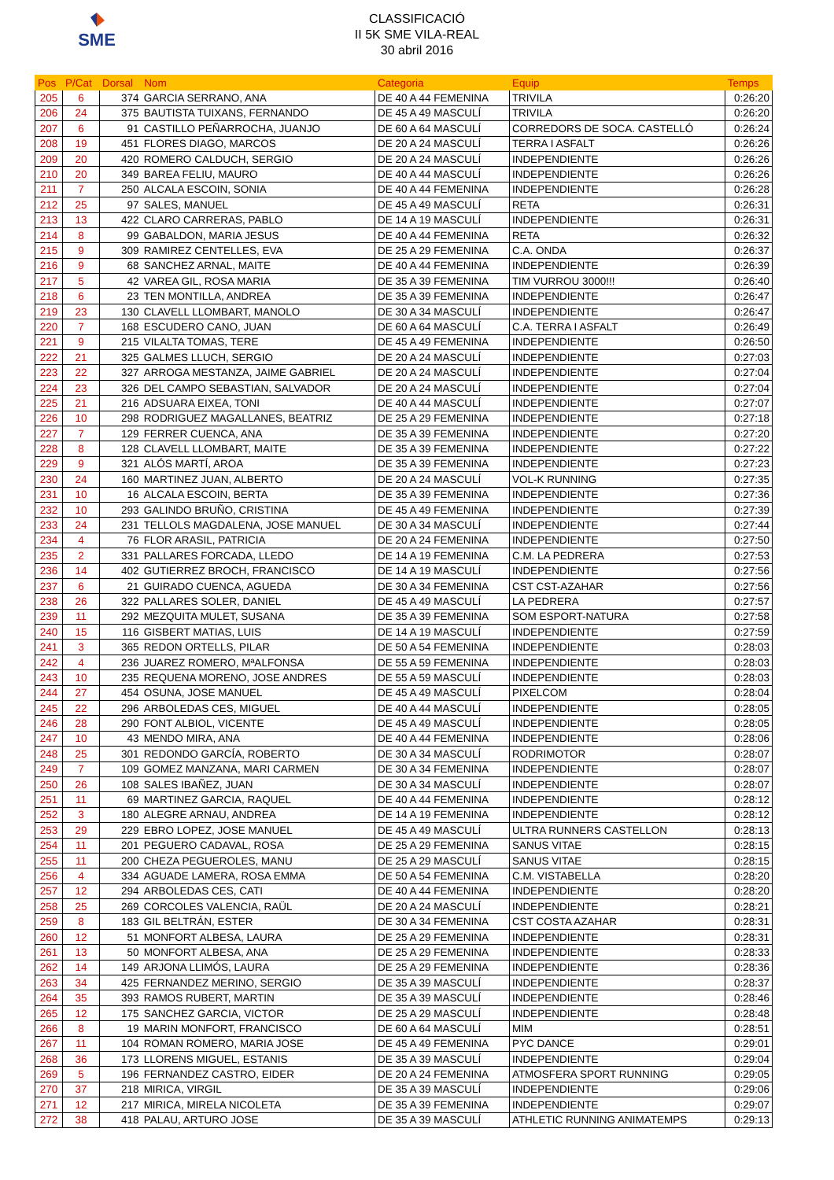SME
CLASSIFICACIÓ
II 5K SME VILA-REAL
30 abril 2016
| Pos | P/Cat | Dorsal | Nom | Categoria | Equip | Temps |
| --- | --- | --- | --- | --- | --- | --- |
| 205 | 6 | 374 | GARCIA SERRANO, ANA | DE 40 A 44 FEMENINA | TRIVILA | 0:26:20 |
| 206 | 24 | 375 | BAUTISTA TUIXANS, FERNANDO | DE 45 A 49 MASCULÍ | TRIVILA | 0:26:20 |
| 207 | 6 | 91 | CASTILLO PEÑARROCHA, JUANJO | DE 60 A 64 MASCULÍ | CORREDORS DE SOCA. CASTELLÓ | 0:26:24 |
| 208 | 19 | 451 | FLORES DIAGO, MARCOS | DE 20 A 24 MASCULÍ | TERRA I ASFALT | 0:26:26 |
| 209 | 20 | 420 | ROMERO CALDUCH, SERGIO | DE 20 A 24 MASCULÍ | INDEPENDIENTE | 0:26:26 |
| 210 | 20 | 349 | BAREA FELIU, MAURO | DE 40 A 44 MASCULÍ | INDEPENDIENTE | 0:26:26 |
| 211 | 7 | 250 | ALCALA ESCOIN, SONIA | DE 40 A 44 FEMENINA | INDEPENDIENTE | 0:26:28 |
| 212 | 25 | 97 | SALES, MANUEL | DE 45 A 49 MASCULÍ | RETA | 0:26:31 |
| 213 | 13 | 422 | CLARO CARRERAS, PABLO | DE 14 A 19 MASCULÍ | INDEPENDIENTE | 0:26:31 |
| 214 | 8 | 99 | GABALDON, MARIA JESUS | DE 40 A 44 FEMENINA | RETA | 0:26:32 |
| 215 | 9 | 309 | RAMIREZ CENTELLES, EVA | DE 25 A 29 FEMENINA | C.A. ONDA | 0:26:37 |
| 216 | 9 | 68 | SANCHEZ ARNAL, MAITE | DE 40 A 44 FEMENINA | INDEPENDIENTE | 0:26:39 |
| 217 | 5 | 42 | VAREA GIL, ROSA MARIA | DE 35 A 39 FEMENINA | TIM VURROU 3000!!! | 0:26:40 |
| 218 | 6 | 23 | TEN MONTILLA, ANDREA | DE 35 A 39 FEMENINA | INDEPENDIENTE | 0:26:47 |
| 219 | 23 | 130 | CLAVELL LLOMBART, MANOLO | DE 30 A 34 MASCULÍ | INDEPENDIENTE | 0:26:47 |
| 220 | 7 | 168 | ESCUDERO CANO, JUAN | DE 60 A 64 MASCULÍ | C.A. TERRA I ASFALT | 0:26:49 |
| 221 | 9 | 215 | VILALTA TOMAS, TERE | DE 45 A 49 FEMENINA | INDEPENDIENTE | 0:26:50 |
| 222 | 21 | 325 | GALMES LLUCH, SERGIO | DE 20 A 24 MASCULÍ | INDEPENDIENTE | 0:27:03 |
| 223 | 22 | 327 | ARROGA MESTANZA, JAIME GABRIEL | DE 20 A 24 MASCULÍ | INDEPENDIENTE | 0:27:04 |
| 224 | 23 | 326 | DEL CAMPO SEBASTIAN, SALVADOR | DE 20 A 24 MASCULÍ | INDEPENDIENTE | 0:27:04 |
| 225 | 21 | 216 | ADSUARA EIXEA, TONI | DE 40 A 44 MASCULÍ | INDEPENDIENTE | 0:27:07 |
| 226 | 10 | 298 | RODRIGUEZ MAGALLANES, BEATRIZ | DE 25 A 29 FEMENINA | INDEPENDIENTE | 0:27:18 |
| 227 | 7 | 129 | FERRER CUENCA, ANA | DE 35 A 39 FEMENINA | INDEPENDIENTE | 0:27:20 |
| 228 | 8 | 128 | CLAVELL LLOMBART, MAITE | DE 35 A 39 FEMENINA | INDEPENDIENTE | 0:27:22 |
| 229 | 9 | 321 | ALÓS MARTÍ, AROA | DE 35 A 39 FEMENINA | INDEPENDIENTE | 0:27:23 |
| 230 | 24 | 160 | MARTINEZ JUAN, ALBERTO | DE 20 A 24 MASCULÍ | VOL-K RUNNING | 0:27:35 |
| 231 | 10 | 16 | ALCALA ESCOIN, BERTA | DE 35 A 39 FEMENINA | INDEPENDIENTE | 0:27:36 |
| 232 | 10 | 293 | GALINDO BRUÑO, CRISTINA | DE 45 A 49 FEMENINA | INDEPENDIENTE | 0:27:39 |
| 233 | 24 | 231 | TELLOLS MAGDALENA, JOSE MANUEL | DE 30 A 34 MASCULÍ | INDEPENDIENTE | 0:27:44 |
| 234 | 4 | 76 | FLOR ARASIL, PATRICIA | DE 20 A 24 FEMENINA | INDEPENDIENTE | 0:27:50 |
| 235 | 2 | 331 | PALLARES FORCADA, LLEDO | DE 14 A 19 FEMENINA | C.M. LA PEDRERA | 0:27:53 |
| 236 | 14 | 402 | GUTIERREZ BROCH, FRANCISCO | DE 14 A 19 MASCULÍ | INDEPENDIENTE | 0:27:56 |
| 237 | 6 | 21 | GUIRADO CUENCA, AGUEDA | DE 30 A 34 FEMENINA | CST CST-AZAHAR | 0:27:56 |
| 238 | 26 | 322 | PALLARES SOLER, DANIEL | DE 45 A 49 MASCULÍ | LA PEDRERA | 0:27:57 |
| 239 | 11 | 292 | MEZQUITA MULET, SUSANA | DE 35 A 39 FEMENINA | SOM ESPORT-NATURA | 0:27:58 |
| 240 | 15 | 116 | GISBERT MATIAS, LUIS | DE 14 A 19 MASCULÍ | INDEPENDIENTE | 0:27:59 |
| 241 | 3 | 365 | REDON ORTELLS, PILAR | DE 50 A 54 FEMENINA | INDEPENDIENTE | 0:28:03 |
| 242 | 4 | 236 | JUAREZ ROMERO, MªALFONSA | DE 55 A 59 FEMENINA | INDEPENDIENTE | 0:28:03 |
| 243 | 10 | 235 | REQUENA MORENO, JOSE ANDRES | DE 55 A 59 MASCULÍ | INDEPENDIENTE | 0:28:03 |
| 244 | 27 | 454 | OSUNA, JOSE MANUEL | DE 45 A 49 MASCULÍ | PIXELCOM | 0:28:04 |
| 245 | 22 | 296 | ARBOLEDAS CES, MIGUEL | DE 40 A 44 MASCULÍ | INDEPENDIENTE | 0:28:05 |
| 246 | 28 | 290 | FONT ALBIOL, VICENTE | DE 45 A 49 MASCULÍ | INDEPENDIENTE | 0:28:05 |
| 247 | 10 | 43 | MENDO MIRA, ANA | DE 40 A 44 FEMENINA | INDEPENDIENTE | 0:28:06 |
| 248 | 25 | 301 | REDONDO GARCÍA, ROBERTO | DE 30 A 34 MASCULÍ | RODRIMOTOR | 0:28:07 |
| 249 | 7 | 109 | GOMEZ MANZANA, MARI CARMEN | DE 30 A 34 FEMENINA | INDEPENDIENTE | 0:28:07 |
| 250 | 26 | 108 | SALES IBAÑEZ, JUAN | DE 30 A 34 MASCULÍ | INDEPENDIENTE | 0:28:07 |
| 251 | 11 | 69 | MARTINEZ GARCIA, RAQUEL | DE 40 A 44 FEMENINA | INDEPENDIENTE | 0:28:12 |
| 252 | 3 | 180 | ALEGRE ARNAU, ANDREA | DE 14 A 19 FEMENINA | INDEPENDIENTE | 0:28:12 |
| 253 | 29 | 229 | EBRO LOPEZ, JOSE MANUEL | DE 45 A 49 MASCULÍ | ULTRA RUNNERS CASTELLON | 0:28:13 |
| 254 | 11 | 201 | PEGUERO CADAVAL, ROSA | DE 25 A 29 FEMENINA | SANUS VITAE | 0:28:15 |
| 255 | 11 | 200 | CHEZA PEGUEROLES, MANU | DE 25 A 29 MASCULÍ | SANUS VITAE | 0:28:15 |
| 256 | 4 | 334 | AGUADE LAMERA, ROSA EMMA | DE 50 A 54 FEMENINA | C.M. VISTABELLA | 0:28:20 |
| 257 | 12 | 294 | ARBOLEDAS CES, CATI | DE 40 A 44 FEMENINA | INDEPENDIENTE | 0:28:20 |
| 258 | 25 | 269 | CORCOLES VALENCIA, RAÜL | DE 20 A 24 MASCULÍ | INDEPENDIENTE | 0:28:21 |
| 259 | 8 | 183 | GIL BELTRÁN, ESTER | DE 30 A 34 FEMENINA | CST COSTA AZAHAR | 0:28:31 |
| 260 | 12 | 51 | MONFORT ALBESA, LAURA | DE 25 A 29 FEMENINA | INDEPENDIENTE | 0:28:31 |
| 261 | 13 | 50 | MONFORT ALBESA, ANA | DE 25 A 29 FEMENINA | INDEPENDIENTE | 0:28:33 |
| 262 | 14 | 149 | ARJONA LLIMÓS, LAURA | DE 25 A 29 FEMENINA | INDEPENDIENTE | 0:28:36 |
| 263 | 34 | 425 | FERNANDEZ MERINO, SERGIO | DE 35 A 39 MASCULÍ | INDEPENDIENTE | 0:28:37 |
| 264 | 35 | 393 | RAMOS RUBERT, MARTIN | DE 35 A 39 MASCULÍ | INDEPENDIENTE | 0:28:46 |
| 265 | 12 | 175 | SANCHEZ GARCIA, VICTOR | DE 25 A 29 MASCULÍ | INDEPENDIENTE | 0:28:48 |
| 266 | 8 | 19 | MARIN MONFORT, FRANCISCO | DE 60 A 64 MASCULÍ | MIM | 0:28:51 |
| 267 | 11 | 104 | ROMAN ROMERO, MARIA JOSE | DE 45 A 49 FEMENINA | PYC DANCE | 0:29:01 |
| 268 | 36 | 173 | LLORENS MIGUEL, ESTANIS | DE 35 A 39 MASCULÍ | INDEPENDIENTE | 0:29:04 |
| 269 | 5 | 196 | FERNANDEZ CASTRO, EIDER | DE 20 A 24 FEMENINA | ATMOSFERA SPORT RUNNING | 0:29:05 |
| 270 | 37 | 218 | MIRICA, VIRGIL | DE 35 A 39 MASCULÍ | INDEPENDIENTE | 0:29:06 |
| 271 | 12 | 217 | MIRICA, MIRELA NICOLETA | DE 35 A 39 FEMENINA | INDEPENDIENTE | 0:29:07 |
| 272 | 38 | 418 | PALAU, ARTURO JOSE | DE 35 A 39 MASCULÍ | ATHLETIC RUNNING ANIMATEMPS | 0:29:13 |